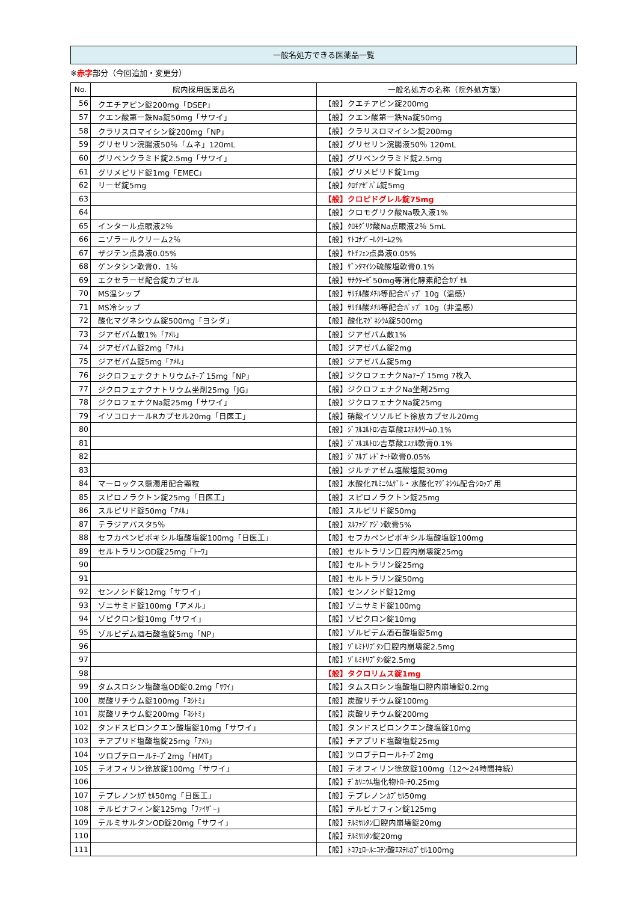一般名処方できる医薬品一覧
※赤字部分（今回追加・変更分）
| No. | 院内採用医薬品名 | 一般名処方の名称（院外処方箋） |
| --- | --- | --- |
| 56 | クエチアピン錠200mg「DSEP」 | 【般】クエチアピン錠200mg |
| 57 | クエン酸第一鉄Na錠50mg「サワイ」 | 【般】クエン酸第一鉄Na錠50mg |
| 58 | クラリスロマイシン錠200mg「NP」 | 【般】クラリスロマイシン錠200mg |
| 59 | グリセリン浣腸液50％「ムネ」120mL | 【般】グリセリン浣腸液50％ 120mL |
| 60 | グリベンクラミド錠2.5mg「サワイ」 | 【般】グリベンクラミド錠2.5mg |
| 61 | グリメピリド錠1mg「EMEC」 | 【般】グリメピリド錠1mg |
| 62 | リーゼ錠5mg | 【般】ｸﾛﾁｱｾﾞﾊﾟﾑ錠5mg |
| 63 | | 【般】クロピドグレル錠75mg |
| 64 | | 【般】クロモグリク酸Na吸入液1% |
| 65 | インタール点眼液2％ | 【般】ｸﾛﾓｸﾞﾘｸ酸Na点眼液2％ 5mL |
| 66 | ニゾラールクリーム2％ | 【般】ｹﾄｺﾅｿﾞｰﾙｸﾘｰﾑ2% |
| 67 | ザジテン点鼻液0.05% | 【般】ｹﾄﾁﾌｪﾝ点鼻液0.05% |
| 68 | ゲンタシン軟膏0．1％ | 【般】ｹﾞﾝﾀﾏｲｼﾝ硫酸塩軟膏0.1% |
| 69 | エクセラーゼ配合錠カプセル | 【般】ｻﾅｸﾀｰｾﾞ50mg等消化酵素配合ｶﾌﾟｾﾙ |
| 70 | MS温シップ | 【般】ｻﾘﾁﾙ酸ﾒﾁﾙ等配合ﾊﾟｯﾌﾟ 10g（温感） |
| 71 | MS冷シップ | 【般】ｻﾘﾁﾙ酸ﾒﾁﾙ等配合ﾊﾟｯﾌﾟ 10g（非温感） |
| 72 | 酸化マグネシウム錠500mg「ヨシダ」 | 【般】酸化ﾏｸﾞﾈｼｳﾑ錠500mg |
| 73 | ジアゼパム散1%「ｱﾒﾙ」 | 【般】ジアゼパム散1% |
| 74 | ジアゼパム錠2mg「ｱﾒﾙ」 | 【般】ジアゼパム錠2mg |
| 75 | ジアゼパム錠5mg「ｱﾒﾙ」 | 【般】ジアゼパム錠5mg |
| 76 | ジクロフェナクナトリウムﾃｰﾌﾟ15mg「NP」 | 【般】ジクロフェナクNaﾃｰﾌﾟ15mg 7枚入 |
| 77 | ジクロフェナクナトリウム坐剤25mg「JG」 | 【般】ジクロフェナクNa坐剤25mg |
| 78 | ジクロフェナクNa錠25mg「サワイ」 | 【般】ジクロフェナクNa錠25mg |
| 79 | イソコロナールRカプセル20mg「日医工」 | 【般】硝酸イソソルビト徐放カプセル20mg |
| 80 | | 【般】ｼﾞﾌﾙｺﾙﾄﾛﾝ吉草酸ｴｽﾃﾙｸﾘｰﾑ0.1% |
| 81 | | 【般】ｼﾞﾌﾙｺﾙﾄﾛﾝ吉草酸ｴｽﾃﾙ軟膏0.1% |
| 82 | | 【般】ｼﾞﾌﾙﾌﾟﾚﾄﾞﾅｰﾄ軟膏0.05% |
| 83 | | 【般】ジルチアゼム塩酸塩錠30mg |
| 84 | マーロックス懸濁用配合顆粒 | 【般】水酸化ｱﾙﾐﾆｳﾑｹﾞﾙ・水酸化ﾏｸﾞﾈｼｳﾑ配合ｼﾛｯﾌﾟ用 |
| 85 | スピロノラクトン錠25mg「日医工」 | 【般】スピロノラクトン錠25mg |
| 86 | スルピリド錠50mg「ｱﾒﾙ」 | 【般】スルピリド錠50mg |
| 87 | テラジアパスタ5％ | 【般】ｽﾙﾌｧｼﾞｱｼﾞﾝ軟膏5% |
| 88 | セフカペンピボキシル塩酸塩錠100mg「日医工」 | 【般】セフカペンピボキシル塩酸塩錠100mg |
| 89 | セルトラリンOD錠25mg「ﾄｰﾜ」 | 【般】セルトラリン口腔内崩壊錠25mg |
| 90 | | 【般】セルトラリン錠25mg |
| 91 | | 【般】セルトラリン錠50mg |
| 92 | センノシド錠12mg「サワイ」 | 【般】センノシド錠12mg |
| 93 | ゾニサミド錠100mg「アメル」 | 【般】ゾニサミド錠100mg |
| 94 | ゾピクロン錠10mg「サワイ」 | 【般】ゾピクロン錠10mg |
| 95 | ゾルピデム酒石酸塩錠5mg「NP」 | 【般】ゾルピデム酒石酸塩錠5mg |
| 96 | | 【般】ｿﾞﾙﾐﾄﾘﾌﾟﾀﾝ口腔内崩壊錠2.5mg |
| 97 | | 【般】ｿﾞﾙﾐﾄﾘﾌﾟﾀﾝ錠2.5mg |
| 98 | | 【般】タクロリムス錠1mg |
| 99 | タムスロシン塩酸塩OD錠0.2mg「ｻﾜｲ」 | 【般】タムスロシン塩酸塩口腔内崩壊錠0.2mg |
| 100 | 炭酸リチウム錠100mg「ﾖｼﾄﾐ」 | 【般】炭酸リチウム錠100mg |
| 101 | 炭酸リチウム錠200mg「ﾖｼﾄﾐ」 | 【般】炭酸リチウム錠200mg |
| 102 | タンドスピロンクエン酸塩錠10mg「サワイ」 | 【般】タンドスピロンクエン酸塩錠10mg |
| 103 | チアプリド塩酸塩錠25mg「ｱﾒﾙ」 | 【般】チアプリド塩酸塩錠25mg |
| 104 | ツロブテロールﾃｰﾌﾟ2mg「HMT」 | 【般】ツロブテロールﾃｰﾌﾟ2mg |
| 105 | テオフィリン徐放錠100mg「サワイ」 | 【般】テオフィリン徐放錠100mg（12～24時間持続） |
| 106 | | 【般】ﾃﾞｶﾘﾆｳﾑ塩化物ﾄﾛｰﾁ0.25mg |
| 107 | テプレノンｶﾌﾟｾﾙ50mg「日医工」 | 【般】テプレノンｶﾌﾟｾﾙ50mg |
| 108 | テルビナフィン錠125mg「ﾌｧｲｻﾞｰ」 | 【般】テルビナフィン錠125mg |
| 109 | テルミサルタンOD錠20mg「サワイ」 | 【般】ﾃﾙﾐｻﾙﾀﾝ口腔内崩壊錠20mg |
| 110 | | 【般】ﾃﾙﾐｻﾙﾀﾝ錠20mg |
| 111 | | 【般】ﾄｺﾌｪﾛｰﾙﾆｺﾁﾝ酸ｴｽﾃﾙｶﾌﾟｾﾙ100mg |